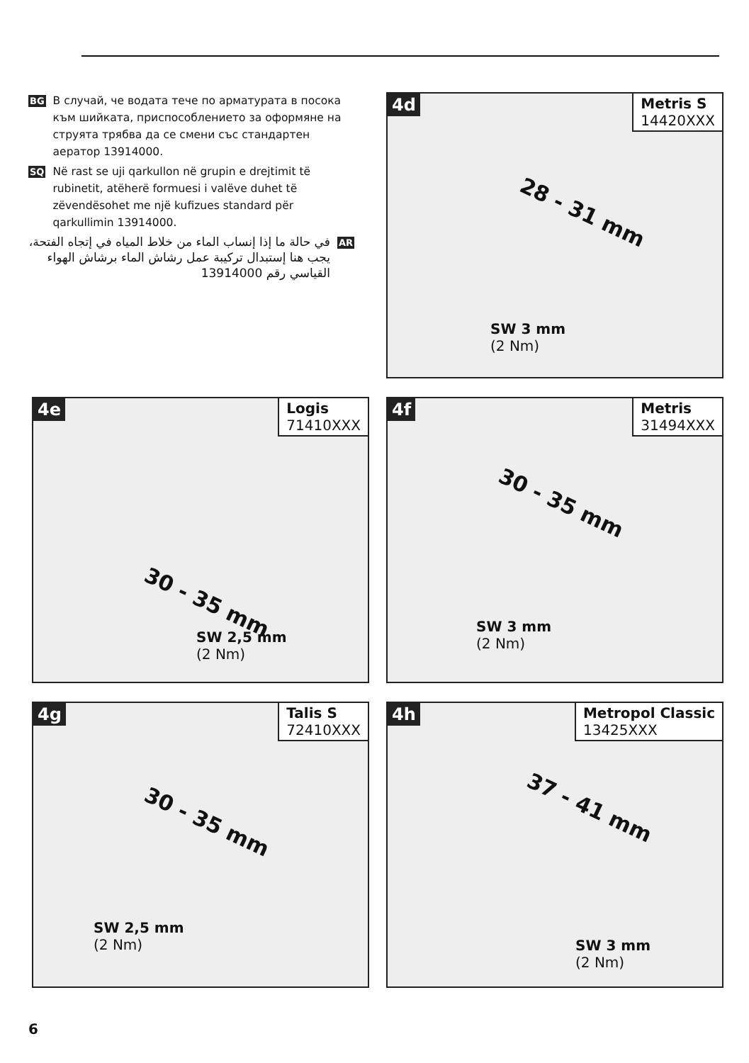BG В случай, че водата тече по арматурата в посока към шийката, приспособлението за оформяне на струята трябва да се смени със стандартен аератор 13914000.
SQ Në rast se uji qarkullon në grupin e drejtimit të rubinetit, atëherë formuesi i valëve duhet të zëvendësohet me një kufizues standard për qarkullimin 13914000.
AR في حالة ما إذا إنساب الماء من خلاط المياه في إتجاه الفتحة، يجب هنا إستبدال تركيبة عمل رشاش الماء برشاش الهواء القياسي رقم 13914000
4d Metris S
14420XXX
28 - 31 mm
SW 3 mm
(2 Nm)
4e Logis
71410XXX
30 - 35 mm
SW 2,5 mm
(2 Nm)
4f Metris
31494XXX
30 - 35 mm
SW 3 mm
(2 Nm)
4g Talis S
72410XXX
30 - 35 mm
SW 2,5 mm
(2 Nm)
4h Metropol Classic
13425XXX
37 - 41 mm
SW 3 mm
(2 Nm)
6